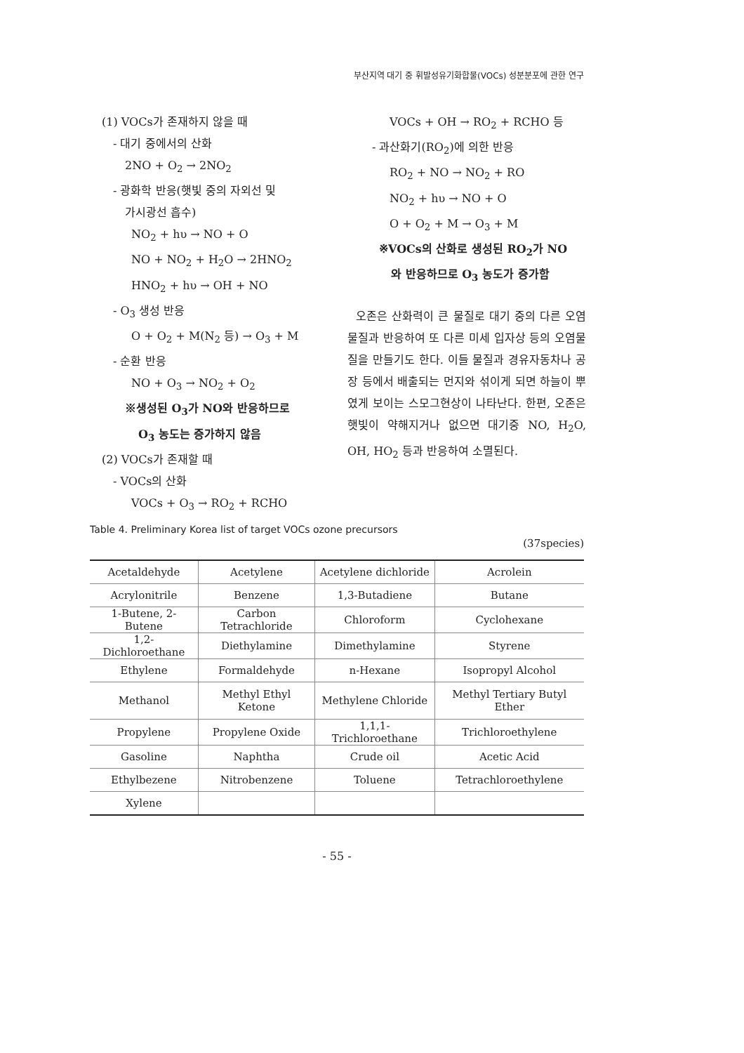부산지역 대기 중 휘발성유기화합물(VOCs) 성분분포에 관한 연구
(1) VOCs가 존재하지 않을 때
- 대기 중에서의 산화
2NO + O<sub>2</sub> → 2NO<sub>2</sub>
- 광화학 반응(햇빛 중의 자외선 및
가시광선 흡수)
NO<sub>2</sub> + hυ → NO + O
NO + NO<sub>2</sub> + H<sub>2</sub>O → 2HNO<sub>2</sub>
HNO<sub>2</sub> + hυ → OH + NO
- O<sub>3</sub> 생성 반응
O + O<sub>2</sub> + M(N<sub>2</sub> 등) → O<sub>3</sub> + M
- 순환 반응
NO + O<sub>3</sub> → NO<sub>2</sub> + O<sub>2</sub>
※생성된 O<sub>3</sub>가 NO와 반응하므로
O<sub>3</sub> 농도는 증가하지 않음
(2) VOCs가 존재할 때
- VOCs의 산화
VOCs + O<sub>3</sub> → RO<sub>2</sub> + RCHO
VOCs + OH → RO<sub>2</sub> + RCHO 등
- 과산화기(RO<sub>2</sub>)에 의한 반응
RO<sub>2</sub> + NO → NO<sub>2</sub> + RO
NO<sub>2</sub> + hυ → NO + O
O + O<sub>2</sub> + M → O<sub>3</sub> + M
※VOCs의 산화로 생성된 RO<sub>2</sub>가 NO
와 반응하므로 O<sub>3</sub> 농도가 증가함
오존은 산화력이 큰 물질로 대기 중의 다른 오염물질과 반응하여 또 다른 미세 입자상 등의 오염물질을 만들기도 한다. 이들 물질과 경유자동차나 공장 등에서 배출되는 먼지와 섞이게 되면 하늘이 뿌였게 보이는 스모그현상이 나타난다. 한편, 오존은 햇빛이 약해지거나 없으면 대기중 NO, H<sub>2</sub>O, OH, HO<sub>2</sub> 등과 반응하여 소멸된다.
Table 4. Preliminary Korea list of target VOCs ozone precursors
(37species)
| Acetaldehyde | Acetylene | Acetylene dichloride | Acrolein |
| Acrylonitrile | Benzene | 1,3-Butadiene | Butane |
| 1-Butene, 2-Butene | Carbon Tetrachloride | Chloroform | Cyclohexane |
| 1,2-Dichloroethane | Diethylamine | Dimethylamine | Styrene |
| Ethylene | Formaldehyde | n-Hexane | Isopropyl Alcohol |
| Methanol | Methyl Ethyl Ketone | Methylene Chloride | Methyl Tertiary Butyl Ether |
| Propylene | Propylene Oxide | 1,1,1-Trichloroethane | Trichloroethylene |
| Gasoline | Naphtha | Crude oil | Acetic Acid |
| Ethylbezene | Nitrobenzene | Toluene | Tetrachloroethylene |
| Xylene | | | |
- 55 -